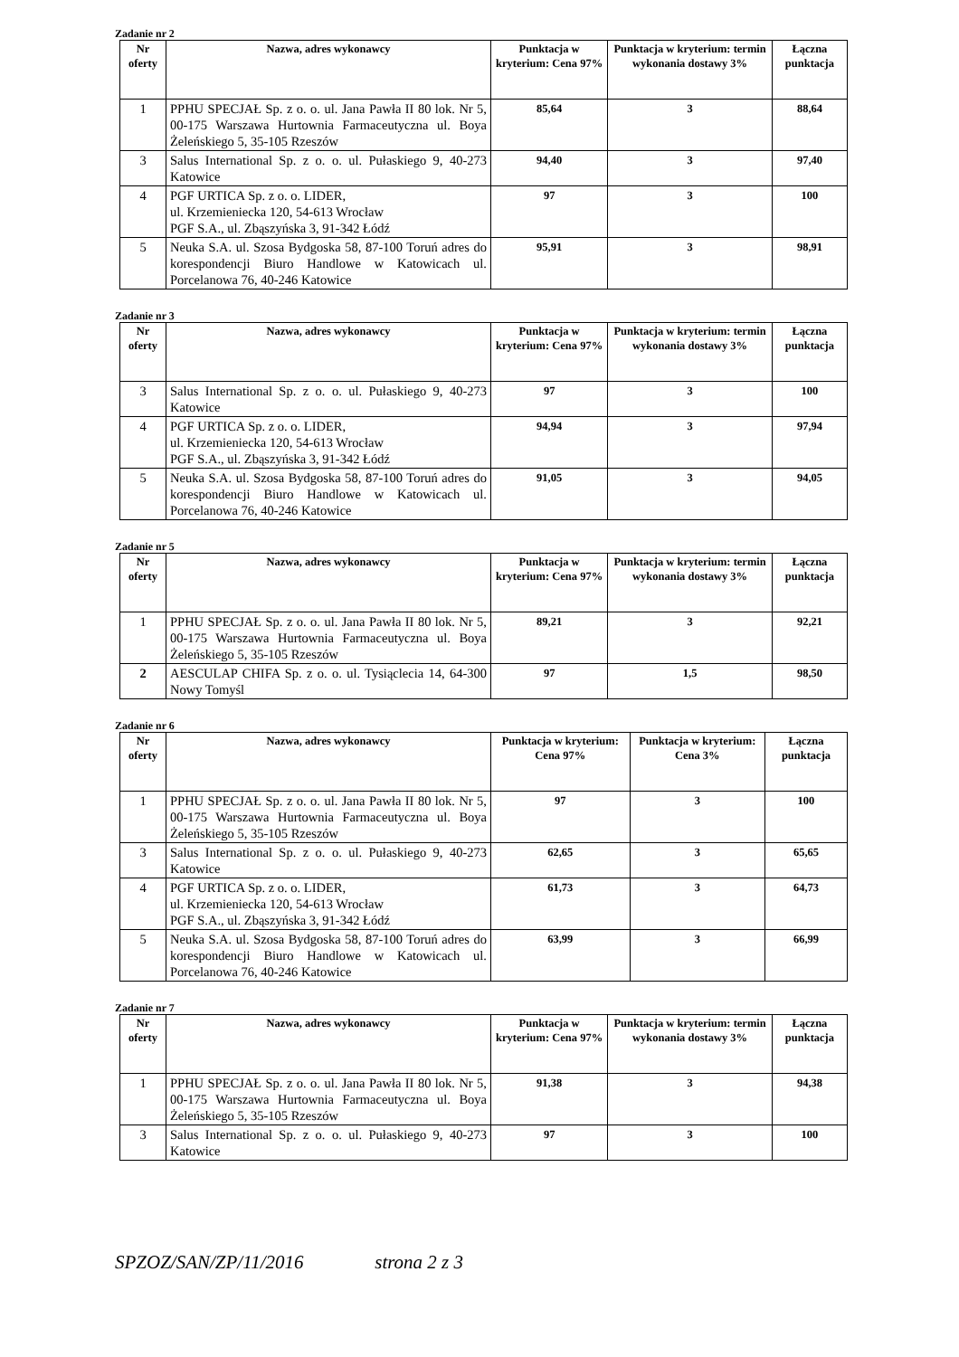Zadanie nr 2
| Nr oferty | Nazwa, adres wykonawcy | Punktacja w kryterium: Cena 97% | Punktacja w kryterium: termin wykonania dostawy 3% | Łączna punktacja |
| --- | --- | --- | --- | --- |
| 1 | PPHU SPECJAŁ Sp. z o. o. ul. Jana Pawła II 80 lok. Nr 5, 00-175 Warszawa Hurtownia Farmaceutyczna ul. Boya Żeleńskiego 5, 35-105 Rzeszów | 85,64 | 3 | 88,64 |
| 3 | Salus International Sp. z o. o. ul. Pułaskiego 9, 40-273 Katowice | 94,40 | 3 | 97,40 |
| 4 | PGF URTICA Sp. z o. o. LIDER, ul. Krzemieniecka 120, 54-613 Wrocław PGF S.A., ul. Zbąszyńska 3, 91-342 Łódź | 97 | 3 | 100 |
| 5 | Neuka S.A. ul. Szosa Bydgoska 58, 87-100 Toruń adres do korespondencji Biuro Handlowe w Katowicach ul. Porcelanowa 76, 40-246 Katowice | 95,91 | 3 | 98,91 |
Zadanie nr 3
| Nr oferty | Nazwa, adres wykonawcy | Punktacja w kryterium: Cena 97% | Punktacja w kryterium: termin wykonania dostawy 3% | Łączna punktacja |
| --- | --- | --- | --- | --- |
| 3 | Salus International Sp. z o. o. ul. Pułaskiego 9, 40-273 Katowice | 97 | 3 | 100 |
| 4 | PGF URTICA Sp. z o. o. LIDER, ul. Krzemieniecka 120, 54-613 Wrocław PGF S.A., ul. Zbąszyńska 3, 91-342 Łódź | 94,94 | 3 | 97,94 |
| 5 | Neuka S.A. ul. Szosa Bydgoska 58, 87-100 Toruń adres do korespondencji Biuro Handlowe w Katowicach ul. Porcelanowa 76, 40-246 Katowice | 91,05 | 3 | 94,05 |
Zadanie nr 5
| Nr oferty | Nazwa, adres wykonawcy | Punktacja w kryterium: Cena 97% | Punktacja w kryterium: termin wykonania dostawy 3% | Łączna punktacja |
| --- | --- | --- | --- | --- |
| 1 | PPHU SPECJAŁ Sp. z o. o. ul. Jana Pawła II 80 lok. Nr 5, 00-175 Warszawa Hurtownia Farmaceutyczna ul. Boya Żeleńskiego 5, 35-105 Rzeszów | 89,21 | 3 | 92,21 |
| 2 | AESCULAP CHIFA Sp. z o. o. ul. Tysiąclecia 14, 64-300 Nowy Tomyśl | 97 | 1,5 | 98,50 |
Zadanie nr 6
| Nr oferty | Nazwa, adres wykonawcy | Punktacja w kryterium: Cena 97% | Punktacja w kryterium: Cena 3% | Łączna punktacja |
| --- | --- | --- | --- | --- |
| 1 | PPHU SPECJAŁ Sp. z o. o. ul. Jana Pawła II 80 lok. Nr 5, 00-175 Warszawa Hurtownia Farmaceutyczna ul. Boya Żeleńskiego 5, 35-105 Rzeszów | 97 | 3 | 100 |
| 3 | Salus International Sp. z o. o. ul. Pułaskiego 9, 40-273 Katowice | 62,65 | 3 | 65,65 |
| 4 | PGF URTICA Sp. z o. o. LIDER, ul. Krzemieniecka 120, 54-613 Wrocław PGF S.A., ul. Zbąszyńska 3, 91-342 Łódź | 61,73 | 3 | 64,73 |
| 5 | Neuka S.A. ul. Szosa Bydgoska 58, 87-100 Toruń adres do korespondencji Biuro Handlowe w Katowicach ul. Porcelanowa 76, 40-246 Katowice | 63,99 | 3 | 66,99 |
Zadanie nr 7
| Nr oferty | Nazwa, adres wykonawcy | Punktacja w kryterium: Cena 97% | Punktacja w kryterium: termin wykonania dostawy 3% | Łączna punktacja |
| --- | --- | --- | --- | --- |
| 1 | PPHU SPECJAŁ Sp. z o. o. ul. Jana Pawła II 80 lok. Nr 5, 00-175 Warszawa Hurtownia Farmaceutyczna ul. Boya Żeleńskiego 5, 35-105 Rzeszów | 91,38 | 3 | 94,38 |
| 3 | Salus International Sp. z o. o. ul. Pułaskiego 9, 40-273 Katowice | 97 | 3 | 100 |
SPZOZ/SAN/ZP/11/2016 strona 2 z 3